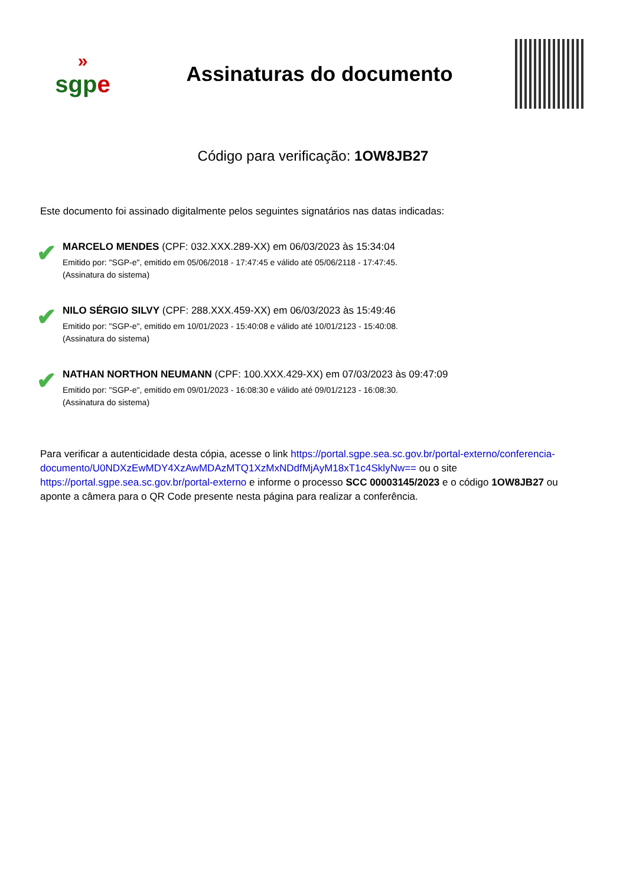»
sgpe
Assinaturas do documento
Código para verificação: 1OW8JB27
Este documento foi assinado digitalmente pelos seguintes signatários nas datas indicadas:
✔
MARCELO MENDES (CPF: 032.XXX.289-XX) em 06/03/2023 às 15:34:04
Emitido por: "SGP-e", emitido em 05/06/2018 - 17:47:45 e válido até 05/06/2118 - 17:47:45.
(Assinatura do sistema)
✔
NILO SÉRGIO SILVY (CPF: 288.XXX.459-XX) em 06/03/2023 às 15:49:46
Emitido por: "SGP-e", emitido em 10/01/2023 - 15:40:08 e válido até 10/01/2123 - 15:40:08.
(Assinatura do sistema)
✔
NATHAN NORTHON NEUMANN (CPF: 100.XXX.429-XX) em 07/03/2023 às 09:47:09
Emitido por: "SGP-e", emitido em 09/01/2023 - 16:08:30 e válido até 09/01/2123 - 16:08:30.
(Assinatura do sistema)
Para verificar a autenticidade desta cópia, acesse o link https://portal.sgpe.sea.sc.gov.br/portal-externo/conferencia-documento/U0NDXzEwMDY4XzAwMDAzMTQ1XzMxNDdfMjAyM18xT1c4SklyNw== ou o site https://portal.sgpe.sea.sc.gov.br/portal-externo e informe o processo SCC 00003145/2023 e o código 1OW8JB27 ou aponte a câmera para o QR Code presente nesta página para realizar a conferência.